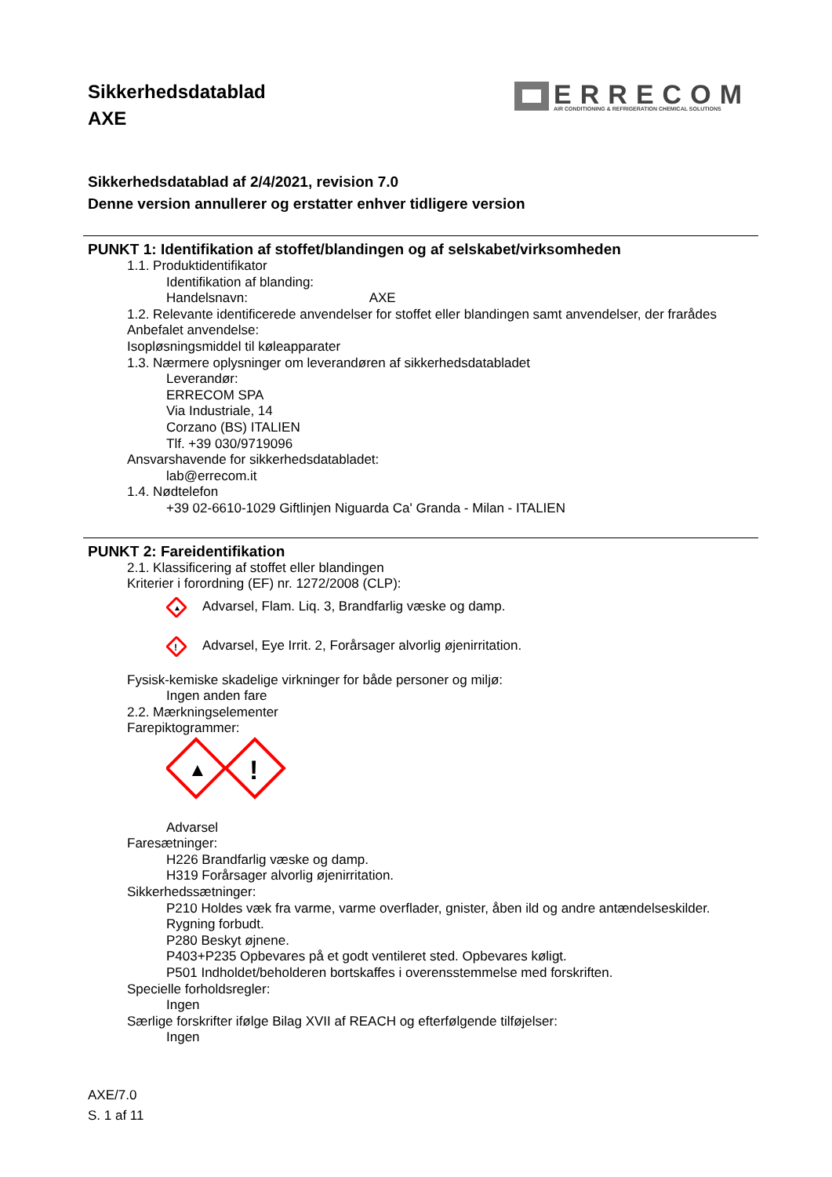Sikkerhedsdatablad
AXE
ERRECOM
AIR CONDITIONING & REFRIGERATION CHEMICAL SOLUTIONS
Sikkerhedsdatablad af 2/4/2021, revision 7.0
Denne version annullerer og erstatter enhver tidligere version
PUNKT 1: Identifikation af stoffet/blandingen og af selskabet/virksomheden
1.1. Produktidentifikator
Identifikation af blanding:
Handelsnavn: AXE
1.2. Relevante identificerede anvendelser for stoffet eller blandingen samt anvendelser, der frarådes
Anbefalet anvendelse:
Isopløsningsmiddel til køleapparater
1.3. Nærmere oplysninger om leverandøren af sikkerhedsdatabladet
Leverandør:
ERRECOM SPA
Via Industriale, 14
Corzano (BS) ITALIEN
Tlf. +39 030/9719096
Ansvarshavende for sikkerhedsdatabladet:
lab@errecom.it
1.4. Nødtelefon
+39 02-6610-1029 Giftlinjen Niguarda Ca' Granda - Milan - ITALIEN
PUNKT 2: Fareidentifikation
2.1. Klassificering af stoffet eller blandingen
Kriterier i forordning (EF) nr. 1272/2008 (CLP):
▲
Advarsel, Flam. Liq. 3, Brandfarlig væske og damp.
!
Advarsel, Eye Irrit. 2, Forårsager alvorlig øjenirritation.
Fysisk-kemiske skadelige virkninger for både personer og miljø:
Ingen anden fare
2.2. Mærkningselementer
Farepiktogrammer:
▲
!
Advarsel
Faresætninger:
H226 Brandfarlig væske og damp.
H319 Forårsager alvorlig øjenirritation.
Sikkerhedssætninger:
P210 Holdes væk fra varme, varme overflader, gnister, åben ild og andre antændelseskilder. Rygning forbudt.
P280 Beskyt øjnene.
P403+P235 Opbevares på et godt ventileret sted. Opbevares køligt.
P501 Indholdet/beholderen bortskaffes i overensstemmelse med forskriften.
Specielle forholdsregler:
Ingen
Særlige forskrifter ifølge Bilag XVII af REACH og efterfølgende tilføjelser:
Ingen
AXE/7.0
S. 1 af 11